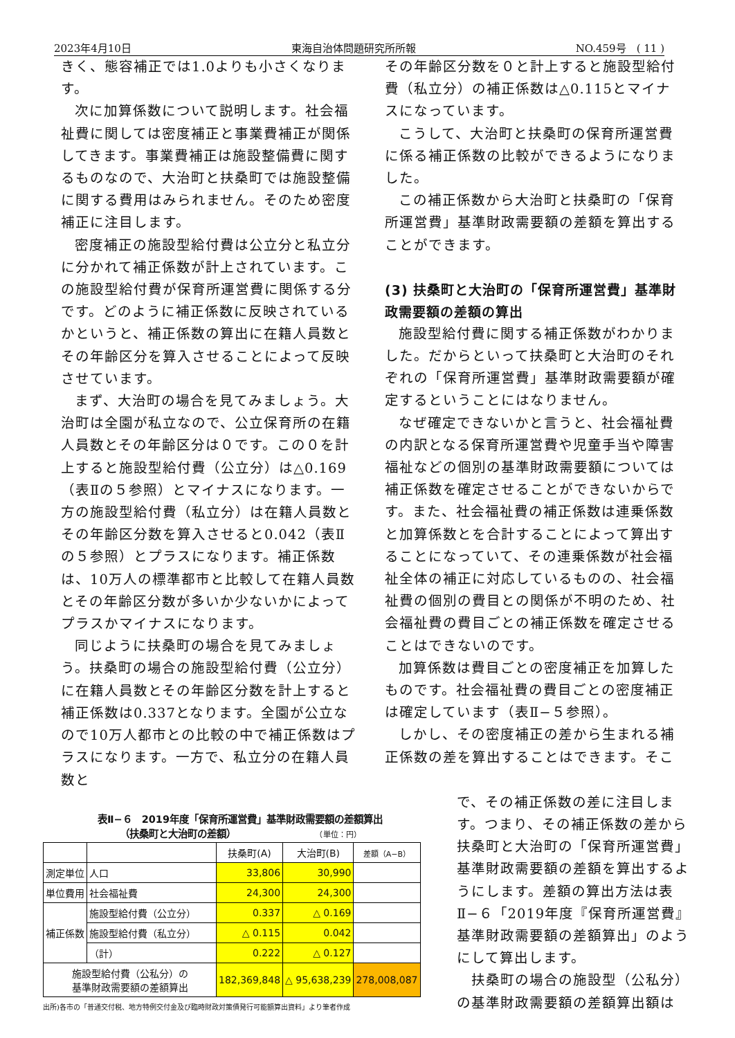2023年4月10日 東海自治体問題研究所所報 NO.459号　( 11 )
きく、態容補正では1.0よりも小さくなります。
次に加算係数について説明します。社会福祉費に関しては密度補正と事業費補正が関係してきます。事業費補正は施設整備費に関するものなので、大治町と扶桑町では施設整備に関する費用はみられません。そのため密度補正に注目します。
密度補正の施設型給付費は公立分と私立分に分かれて補正係数が計上されています。この施設型給付費が保育所運営費に関係する分です。どのように補正係数に反映されているかというと、補正係数の算出に在籍人員数とその年齢区分を算入させることによって反映させています。
まず、大治町の場合を見てみましょう。大治町は全園が私立なので、公立保育所の在籍人員数とその年齢区分は０です。この０を計上すると施設型給付費（公立分）は△0.169（表Ⅱの５参照）とマイナスになります。一方の施設型給付費（私立分）は在籍人員数とその年齢区分数を算入させると0.042（表Ⅱの５参照）とプラスになります。補正係数は、10万人の標準都市と比較して在籍人員数とその年齢区分数が多いか少ないかによってプラスかマイナスになります。
同じように扶桑町の場合を見てみましょう。扶桑町の場合の施設型給付費（公立分）に在籍人員数とその年齢区分数を計上すると補正係数は0.337となります。全園が公立なので10万人都市との比較の中で補正係数はプラスになります。一方で、私立分の在籍人員数と
その年齢区分数を０と計上すると施設型給付費（私立分）の補正係数は△0.115とマイナスになっています。
こうして、大治町と扶桑町の保育所運営費に係る補正係数の比較ができるようになりました。
この補正係数から大治町と扶桑町の「保育所運営費」基準財政需要額の差額を算出することができます。
(3) 扶桑町と大治町の「保育所運営費」基準財政需要額の差額の算出
施設型給付費に関する補正係数がわかりました。だからといって扶桑町と大治町のそれぞれの「保育所運営費」基準財政需要額が確定するということにはなりません。
なぜ確定できないかと言うと、社会福祉費の内訳となる保育所運営費や児童手当や障害福祉などの個別の基準財政需要額については補正係数を確定させることができないからです。また、社会福祉費の補正係数は連乗係数と加算係数とを合計することによって算出することになっていて、その連乗係数が社会福祉全体の補正に対応しているものの、社会福祉費の個別の費目との関係が不明のため、社会福祉費の費目ごとの補正係数を確定させることはできないのです。
加算係数は費目ごとの密度補正を加算したものです。社会福祉費の費目ごとの密度補正は確定しています（表Ⅱ−５参照）。
しかし、その密度補正の差から生まれる補正係数の差を算出することはできます。そこ
表Ⅱ−６　2019年度「保育所運営費」基準財政需要額の差額算出
（扶桑町と大治町の差額） （単位：円）
| | | 扶桑町(A) | 大治町(B) | 差額（A−B） |
| --- | --- | --- | --- | --- |
| 測定単位 | 人口 | 33,806 | 30,990 | |
| 単位費用 | 社会福祉費 | 24,300 | 24,300 | |
| 補正係数 | 施設型給付費（公立分） | 0.337 | △ 0.169 | |
| | 施設型給付費（私立分） | △ 0.115 | 0.042 | |
| | （計） | 0.222 | △ 0.127 | |
| 施設型給付費（公私分）の 基準財政需要額の差額算出 | | 182,369,848 | △ 95,638,239 | 278,008,087 |
出所)各市の「普通交付税、地方特例交付金及び臨時財政対策債発行可能額算出資料」より筆者作成
で、その補正係数の差に注目します。つまり、その補正係数の差から扶桑町と大治町の「保育所運営費」基準財政需要額の差額を算出するようにします。差額の算出方法は表Ⅱ−６「2019年度『保育所運営費』基準財政需要額の差額算出」のようにして算出します。
 扶桑町の場合の施設型（公私分）の基準財政需要額の差額算出額は